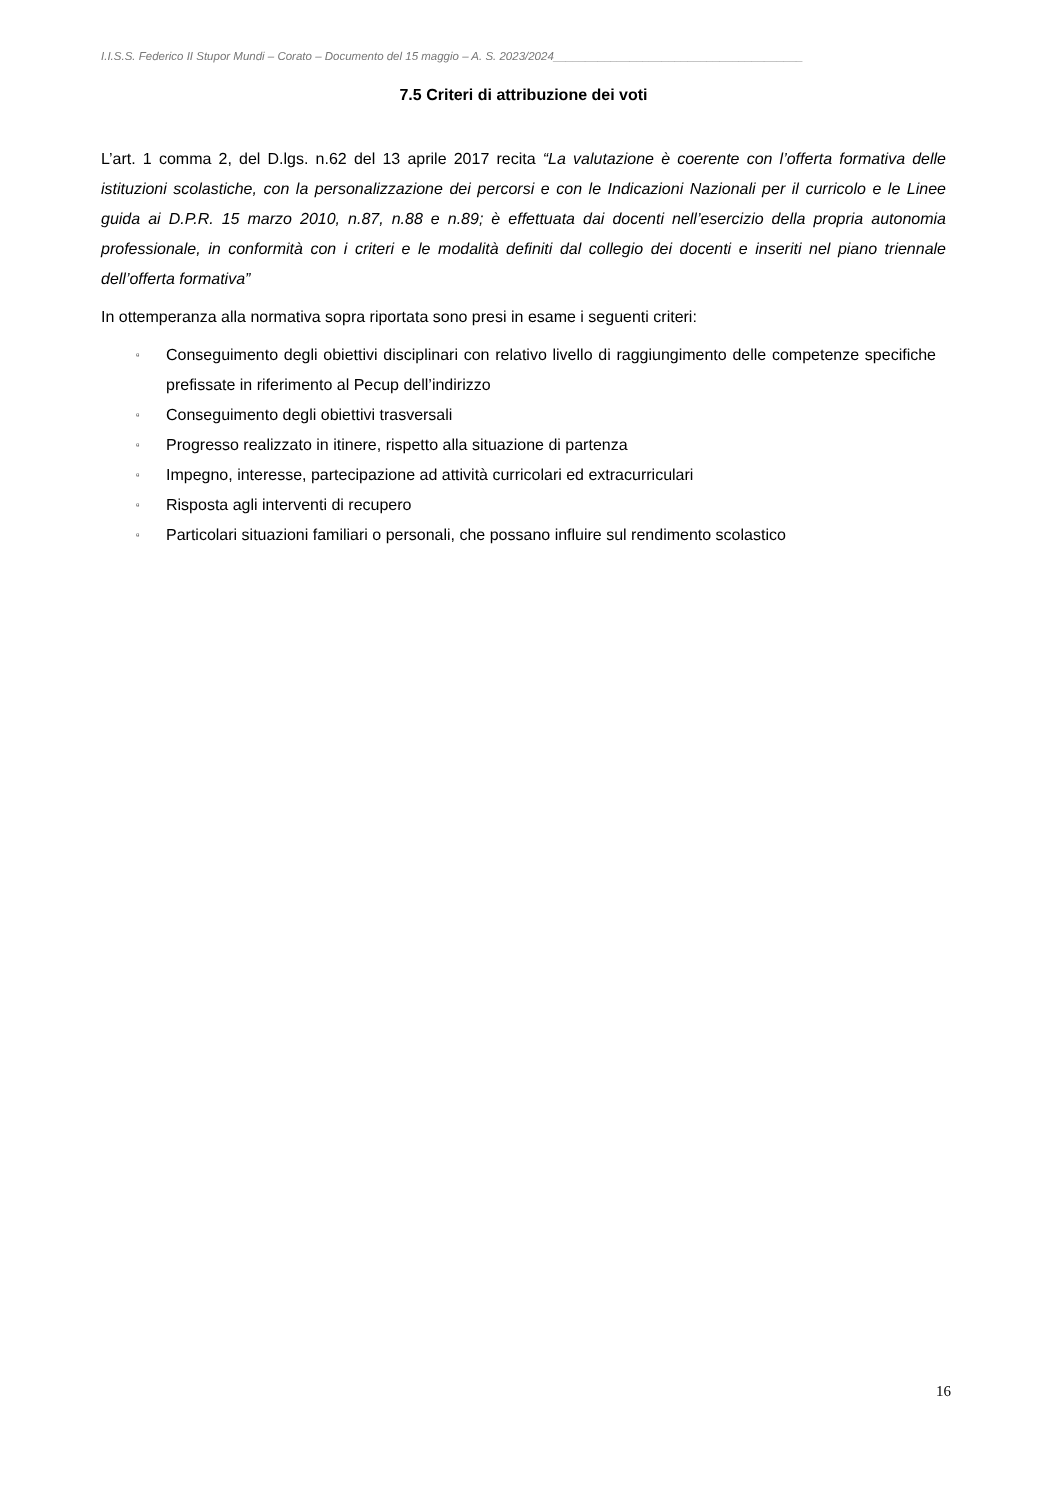I.I.S.S. Federico II Stupor Mundi – Corato – Documento del 15 maggio – A. S. 2023/2024_______________________________________
7.5 Criteri di attribuzione dei voti
L’art. 1 comma 2, del D.lgs. n.62 del 13 aprile 2017 recita “La valutazione è coerente con l’offerta formativa delle istituzioni scolastiche, con la personalizzazione dei percorsi e con le Indicazioni Nazionali per il curricolo e le Linee guida ai D.P.R. 15 marzo 2010, n.87, n.88 e n.89; è effettuata dai docenti nell’esercizio della propria autonomia professionale, in conformità con i criteri e le modalità definiti dal collegio dei docenti e inseriti nel piano triennale dell’offerta formativa”
In ottemperanza alla normativa sopra riportata sono presi in esame i seguenti criteri:
▫ Conseguimento degli obiettivi disciplinari con relativo livello di raggiungimento delle competenze specifiche prefissate in riferimento al Pecup dell’indirizzo
▫ Conseguimento degli obiettivi trasversali
▫ Progresso realizzato in itinere, rispetto alla situazione di partenza
▫ Impegno, interesse, partecipazione ad attività curricolari ed extracurriculari
▫ Risposta agli interventi di recupero
▫ Particolari situazioni familiari o personali, che possano influire sul rendimento scolastico
16